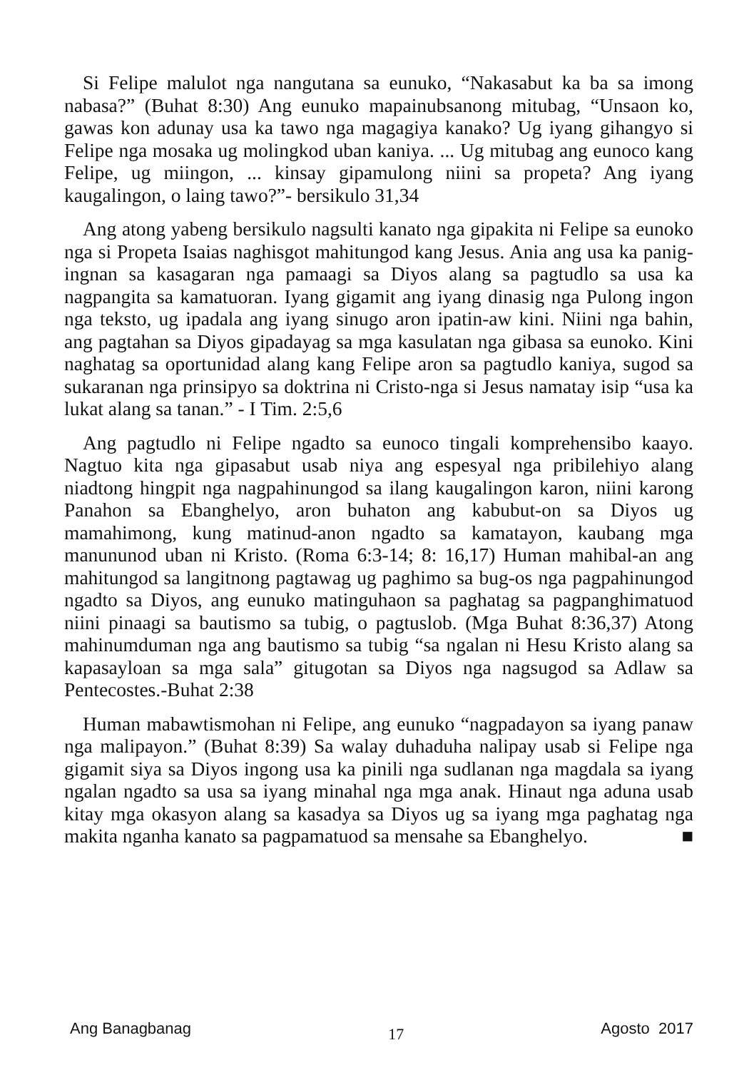Si Felipe malulot nga nangutana sa eunuko, “Nakasabut ka ba sa imong nabasa?” (Buhat 8:30) Ang eunuko mapainubsanong mitubag, “Unsaon ko, gawas kon adunay usa ka tawo nga magagiya kanako? Ug iyang gihangyo si Felipe nga mosaka ug molingkod uban kaniya. ... Ug mitubag ang eunoco kang Felipe, ug miingon, ... kinsay gipamulong niini sa propeta? Ang iyang kaugalingon, o laing tawo?”- bersikulo 31,34
Ang atong yabeng bersikulo nagsulti kanato nga gipakita ni Felipe sa eunoko nga si Propeta Isaias naghisgot mahitungod kang Jesus. Ania ang usa ka panig-ingnan sa kasagaran nga pamaagi sa Diyos alang sa pagtudlo sa usa ka nagpangita sa kamatuoran. Iyang gigamit ang iyang dinasig nga Pulong ingon nga teksto, ug ipadala ang iyang sinugo aron ipatin-aw kini. Niini nga bahin, ang pagtahan sa Diyos gipadayag sa mga kasulatan nga gibasa sa eunoko. Kini naghatag sa oportunidad alang kang Felipe aron sa pagtudlo kaniya, sugod sa sukaranan nga prinsipyo sa doktrina ni Cristo-nga si Jesus namatay isip “usa ka lukat alang sa tanan.” - I Tim. 2:5,6
Ang pagtudlo ni Felipe ngadto sa eunoco tingali komprehensibo kaayo. Nagtuo kita nga gipasabut usab niya ang espesyal nga pribilehiyo alang niadtong hingpit nga nagpahinungod sa ilang kaugalingon karon, niini karong Panahon sa Ebanghelyo, aron buhaton ang kabubut-on sa Diyos ug mamahimong, kung matinud-anon ngadto sa kamatayon, kaubang mga manununod uban ni Kristo. (Roma 6:3-14; 8: 16,17) Human mahibal-an ang mahitungod sa langitnong pagtawag ug paghimo sa bug-os nga pagpahinungod ngadto sa Diyos, ang eunuko matinguhaon sa paghatag sa pagpanghimatuod niini pinaagi sa bautismo sa tubig, o pagtuslob. (Mga Buhat 8:36,37) Atong mahinumduman nga ang bautismo sa tubig “sa ngalan ni Hesu Kristo alang sa kapasayloan sa mga sala” gitugotan sa Diyos nga nagsugod sa Adlaw sa Pentecostes.-Buhat 2:38
Human mabawtismohan ni Felipe, ang eunuko “nagpadayon sa iyang panaw nga malipayon.” (Buhat 8:39) Sa walay duhaduha nalipay usab si Felipe nga gigamit siya sa Diyos ingong usa ka pinili nga sudlanan nga magdala sa iyang ngalan ngadto sa usa sa iyang minahal nga mga anak. Hinaut nga aduna usab kitay mga okasyon alang sa kasadya sa Diyos ug sa iyang mga paghatag nga makita nganha kanato sa pagpamatuod sa mensahe sa Ebanghelyo. ■
Ang Banagbanag 17 Agosto 2017